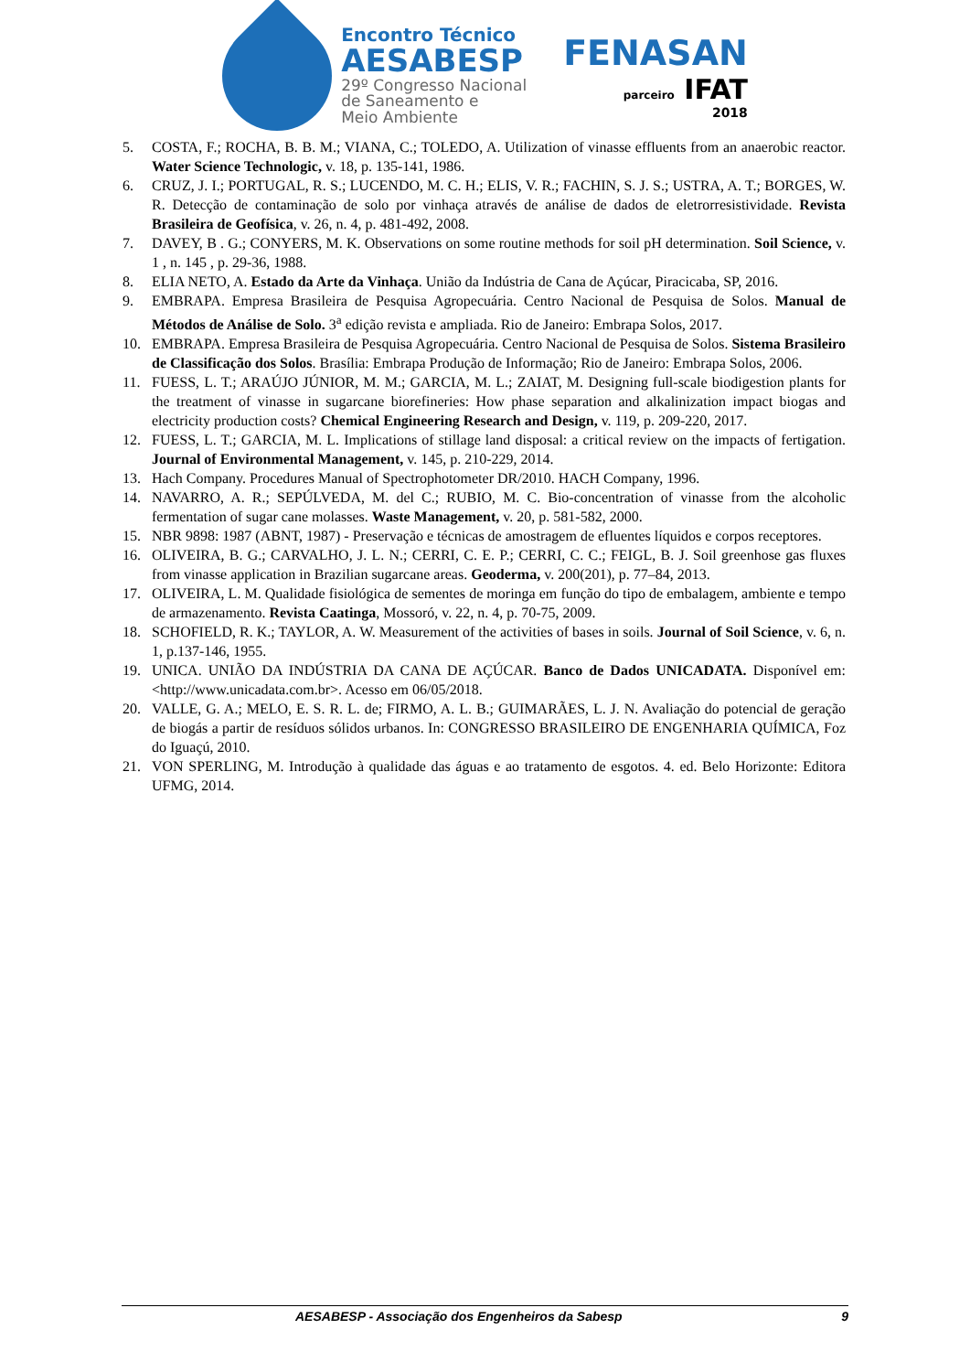Encontro Técnico
AESABESP
29º Congresso Nacional
de Saneamento e
Meio Ambiente
FENASAN
parceiro IFAT
2018
5. COSTA, F.; ROCHA, B. B. M.; VIANA, C.; TOLEDO, A. Utilization of vinasse effluents from an anaerobic reactor. Water Science Technologic, v. 18, p. 135-141, 1986.
6. CRUZ, J. I.; PORTUGAL, R. S.; LUCENDO, M. C. H.; ELIS, V. R.; FACHIN, S. J. S.; USTRA, A. T.; BORGES, W. R. Detecção de contaminação de solo por vinhaça através de análise de dados de eletrorresistividade. Revista Brasileira de Geofísica, v. 26, n. 4, p. 481-492, 2008.
7. DAVEY, B . G.; CONYERS, M. K. Observations on some routine methods for soil pH determination. Soil Science, v. 1 , n. 145 , p. 29-36, 1988.
8. ELIA NETO, A. Estado da Arte da Vinhaça. União da Indústria de Cana de Açúcar, Piracicaba, SP, 2016.
9. EMBRAPA. Empresa Brasileira de Pesquisa Agropecuária. Centro Nacional de Pesquisa de Solos. Manual de Métodos de Análise de Solo. 3<sup>a</sup> edição revista e ampliada. Rio de Janeiro: Embrapa Solos, 2017.
10. EMBRAPA. Empresa Brasileira de Pesquisa Agropecuária. Centro Nacional de Pesquisa de Solos. Sistema Brasileiro de Classificação dos Solos. Brasília: Embrapa Produção de Informação; Rio de Janeiro: Embrapa Solos, 2006.
11. FUESS, L. T.; ARAÚJO JÚNIOR, M. M.; GARCIA, M. L.; ZAIAT, M. Designing full-scale biodigestion plants for the treatment of vinasse in sugarcane biorefineries: How phase separation and alkalinization impact biogas and electricity production costs? Chemical Engineering Research and Design, v. 119, p. 209-220, 2017.
12. FUESS, L. T.; GARCIA, M. L. Implications of stillage land disposal: a critical review on the impacts of fertigation. Journal of Environmental Management, v. 145, p. 210-229, 2014.
13. Hach Company. Procedures Manual of Spectrophotometer DR/2010. HACH Company, 1996.
14. NAVARRO, A. R.; SEPÚLVEDA, M. del C.; RUBIO, M. C. Bio-concentration of vinasse from the alcoholic fermentation of sugar cane molasses. Waste Management, v. 20, p. 581-582, 2000.
15. NBR 9898: 1987 (ABNT, 1987) - Preservação e técnicas de amostragem de efluentes líquidos e corpos receptores.
16. OLIVEIRA, B. G.; CARVALHO, J. L. N.; CERRI, C. E. P.; CERRI, C. C.; FEIGL, B. J. Soil greenhose gas fluxes from vinasse application in Brazilian sugarcane areas. Geoderma, v. 200(201), p. 77–84, 2013.
17. OLIVEIRA, L. M. Qualidade fisiológica de sementes de moringa em função do tipo de embalagem, ambiente e tempo de armazenamento. Revista Caatinga, Mossoró, v. 22, n. 4, p. 70-75, 2009.
18. SCHOFIELD, R. K.; TAYLOR, A. W. Measurement of the activities of bases in soils. Journal of Soil Science, v. 6, n. 1, p.137-146, 1955.
19. UNICA. UNIÃO DA INDÚSTRIA DA CANA DE AÇÚCAR. Banco de Dados UNICADATA. Disponível em: <http://www.unicadata.com.br>. Acesso em 06/05/2018.
20. VALLE, G. A.; MELO, E. S. R. L. de; FIRMO, A. L. B.; GUIMARÃES, L. J. N. Avaliação do potencial de geração de biogás a partir de resíduos sólidos urbanos. In: CONGRESSO BRASILEIRO DE ENGENHARIA QUÍMICA, Foz do Iguaçú, 2010.
21. VON SPERLING, M. Introdução à qualidade das águas e ao tratamento de esgotos. 4. ed. Belo Horizonte: Editora UFMG, 2014.
AESABESP - Associação dos Engenheiros da Sabesp 9